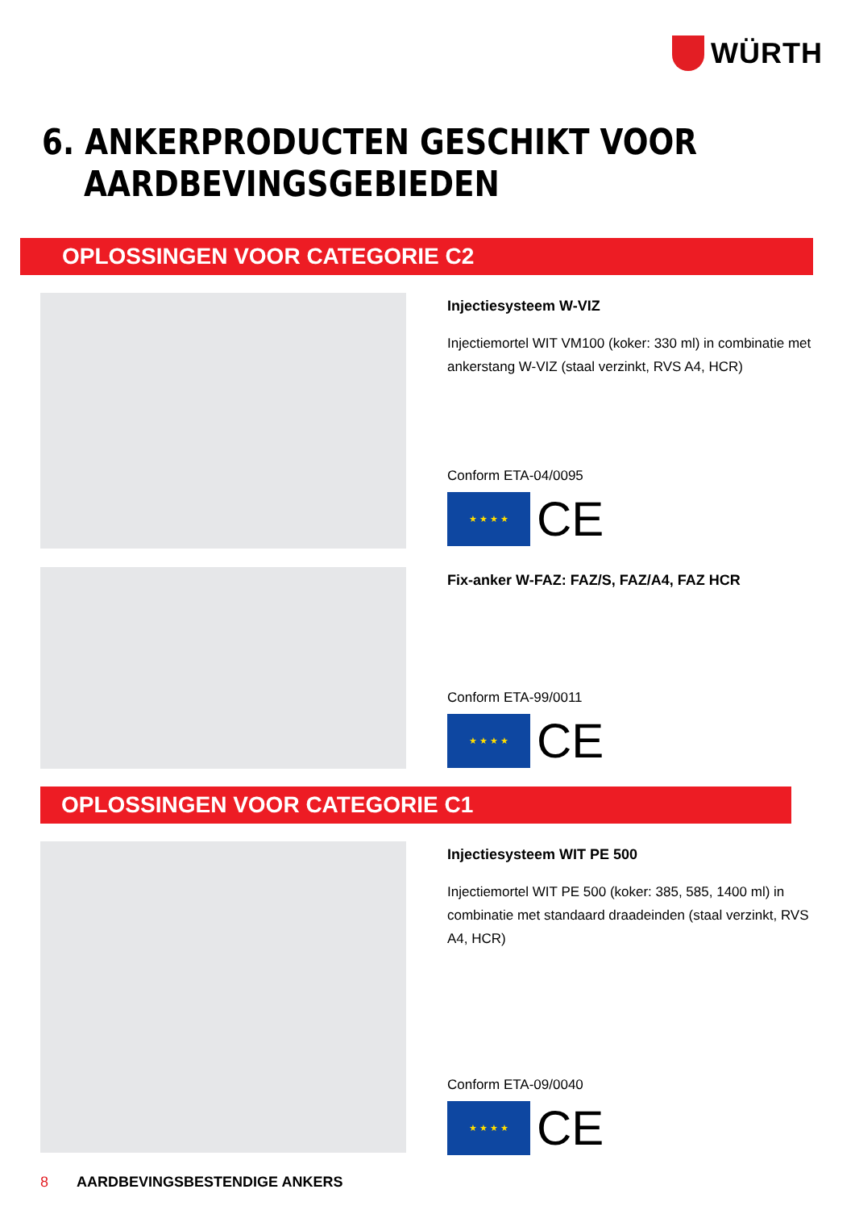WÜRTH
6. ANKERPRODUCTEN GESCHIKT VOOR
AARDBEVINGSGEBIEDEN
OPLOSSINGEN VOOR CATEGORIE C2
Injectiesysteem W-VIZ
Injectiemortel WIT VM100 (koker: 330 ml) in combinatie met ankerstang W-VIZ (staal verzinkt, RVS A4, HCR)
Conform ETA-04/0095
★ ★ ★ ★
CE
Fix-anker W-FAZ: FAZ/S, FAZ/A4, FAZ HCR
Conform ETA-99/0011
★ ★ ★ ★
CE
OPLOSSINGEN VOOR CATEGORIE C1
Injectiesysteem WIT PE 500
Injectiemortel WIT PE 500 (koker: 385, 585, 1400 ml) in combinatie met standaard draadeinden (staal verzinkt, RVS A4, HCR)
Conform ETA-09/0040
★ ★ ★ ★
CE
8 AARDBEVINGSBESTENDIGE ANKERS